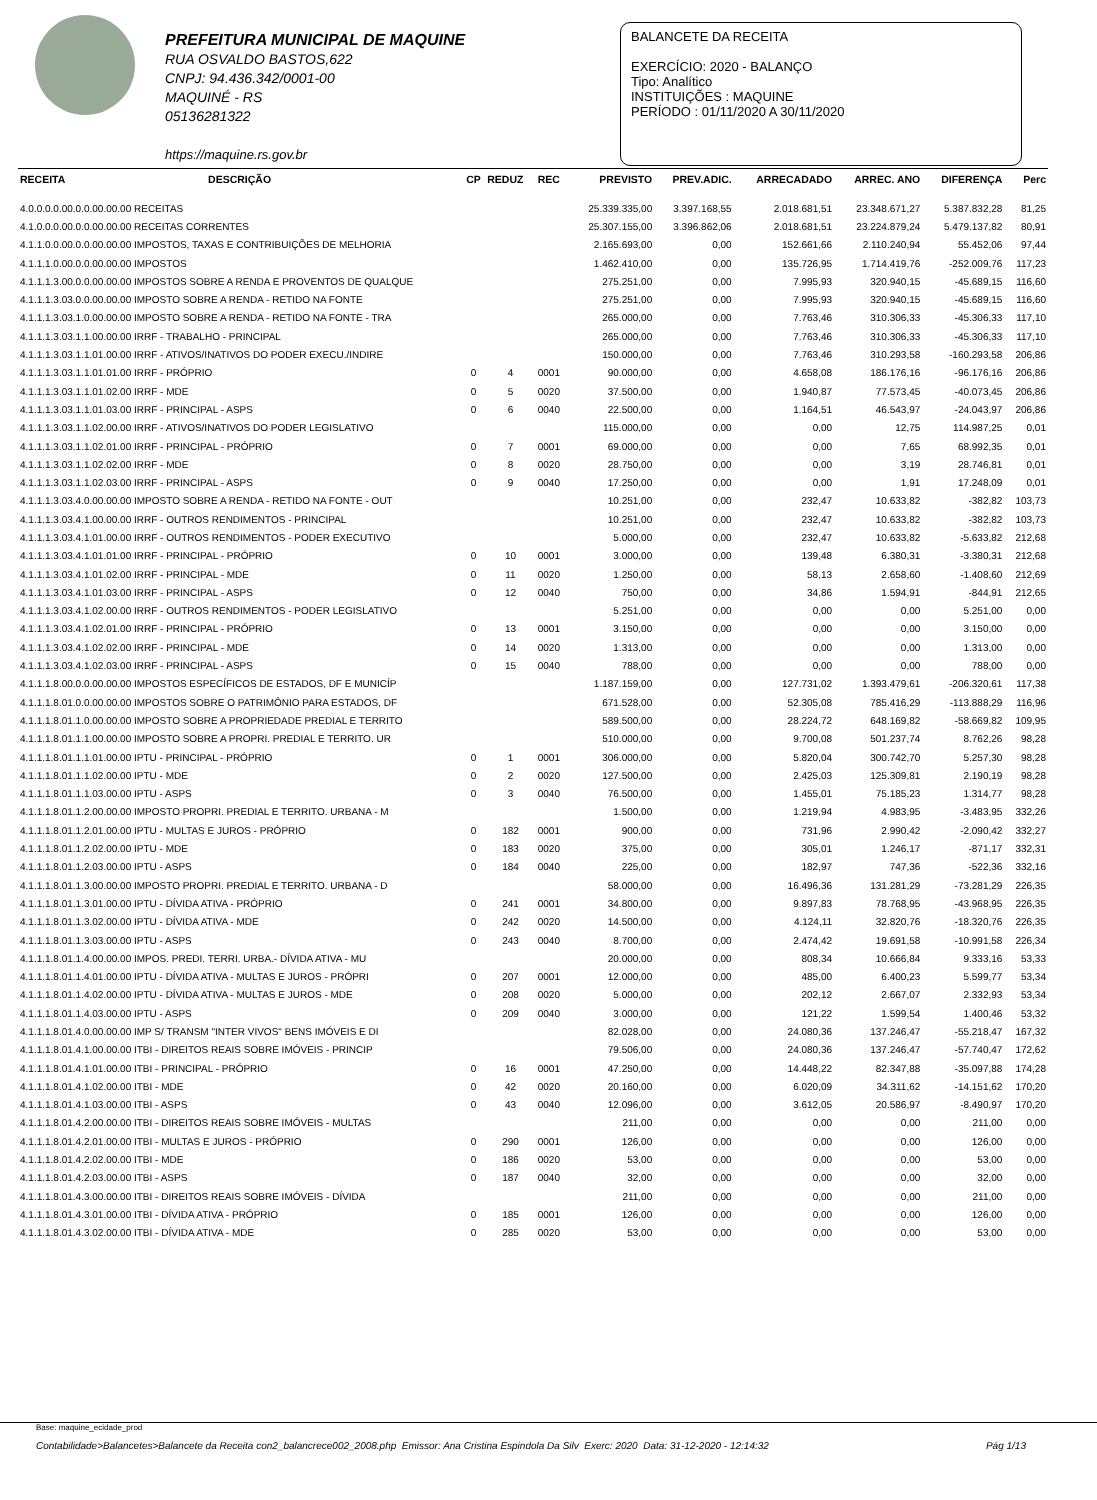PREFEITURA MUNICIPAL DE MAQUINE
RUA OSVALDO BASTOS,622
CNPJ: 94.436.342/0001-00
MAQUINÉ - RS
05136281322
https://maquine.rs.gov.br
BALANCETE DA RECEITA
EXERCÍCIO: 2020 - BALANÇO
Tipo: Analítico
INSTITUIÇÕES : MAQUINE
PERÍODO : 01/11/2020 A 30/11/2020
| RECEITA | DESCRIÇÃO | CP | REDUZ | REC | PREVISTO | PREV.ADIC. | ARRECADADO | ARREC. ANO | DIFERENÇA | Perc |
| --- | --- | --- | --- | --- | --- | --- | --- | --- | --- | --- |
| 4.0.0.0.0.00.0.0.00.00.00 RECEITAS | | | | | 25.339.335,00 | 3.397.168,55 | 2.018.681,51 | 23.348.671,27 | 5.387.832,28 | 81,25 |
| 4.1.0.0.0.00.0.0.00.00.00 RECEITAS CORRENTES | | | | | 25.307.155,00 | 3.396.862,06 | 2.018.681,51 | 23.224.879,24 | 5.479.137,82 | 80,91 |
| 4.1.1.0.0.00.0.0.00.00.00 IMPOSTOS, TAXAS E CONTRIBUIÇÕES DE MELHORIA | | | | | 2.165.693,00 | 0,00 | 152.661,66 | 2.110.240,94 | 55.452,06 | 97,44 |
| 4.1.1.1.0.00.0.0.00.00.00 IMPOSTOS | | | | | 1.462.410,00 | 0,00 | 135.726,95 | 1.714.419,76 | -252.009,76 | 117,23 |
| 4.1.1.1.3.00.0.0.00.00.00 IMPOSTOS SOBRE A RENDA E PROVENTOS DE QUALQUE | | | | | 275.251,00 | 0,00 | 7.995,93 | 320.940,15 | -45.689,15 | 116,60 |
| 4.1.1.1.3.03.0.0.00.00.00 IMPOSTO SOBRE A RENDA - RETIDO NA FONTE | | | | | 275.251,00 | 0,00 | 7.995,93 | 320.940,15 | -45.689,15 | 116,60 |
| 4.1.1.1.3.03.1.0.00.00.00 IMPOSTO SOBRE A RENDA - RETIDO NA FONTE - TRA | | | | | 265.000,00 | 0,00 | 7.763,46 | 310.306,33 | -45.306,33 | 117,10 |
| 4.1.1.1.3.03.1.1.00.00.00 IRRF - TRABALHO - PRINCIPAL | | | | | 265.000,00 | 0,00 | 7.763,46 | 310.306,33 | -45.306,33 | 117,10 |
| 4.1.1.1.3.03.1.1.01.00.00 IRRF - ATIVOS/INATIVOS DO PODER EXECU./INDIRE | | | | | 150.000,00 | 0,00 | 7.763,46 | 310.293,58 | -160.293,58 | 206,86 |
| 4.1.1.1.3.03.1.1.01.01.00 IRRF - PRÓPRIO | | 0 | 4 | 0001 | 90.000,00 | 0,00 | 4.658,08 | 186.176,16 | -96.176,16 | 206,86 |
| 4.1.1.1.3.03.1.1.01.02.00 IRRF - MDE | | 0 | 5 | 0020 | 37.500,00 | 0,00 | 1.940,87 | 77.573,45 | -40.073,45 | 206,86 |
| 4.1.1.1.3.03.1.1.01.03.00 IRRF - PRINCIPAL - ASPS | | 0 | 6 | 0040 | 22.500,00 | 0,00 | 1.164,51 | 46.543,97 | -24.043,97 | 206,86 |
| 4.1.1.1.3.03.1.1.02.00.00 IRRF - ATIVOS/INATIVOS DO PODER LEGISLATIVO | | | | | 115.000,00 | 0,00 | 0,00 | 12,75 | 114.987,25 | 0,01 |
| 4.1.1.1.3.03.1.1.02.01.00 IRRF - PRINCIPAL - PRÓPRIO | | 0 | 7 | 0001 | 69.000,00 | 0,00 | 0,00 | 7,65 | 68.992,35 | 0,01 |
| 4.1.1.1.3.03.1.1.02.02.00 IRRF - MDE | | 0 | 8 | 0020 | 28.750,00 | 0,00 | 0,00 | 3,19 | 28.746,81 | 0,01 |
| 4.1.1.1.3.03.1.1.02.03.00 IRRF - PRINCIPAL - ASPS | | 0 | 9 | 0040 | 17.250,00 | 0,00 | 0,00 | 1,91 | 17.248,09 | 0,01 |
| 4.1.1.1.3.03.4.0.00.00.00 IMPOSTO SOBRE A RENDA - RETIDO NA FONTE - OUT | | | | | 10.251,00 | 0,00 | 232,47 | 10.633,82 | -382,82 | 103,73 |
| 4.1.1.1.3.03.4.1.00.00.00 IRRF - OUTROS RENDIMENTOS - PRINCIPAL | | | | | 10.251,00 | 0,00 | 232,47 | 10.633,82 | -382,82 | 103,73 |
| 4.1.1.1.3.03.4.1.01.00.00 IRRF - OUTROS RENDIMENTOS - PODER EXECUTIVO | | | | | 5.000,00 | 0,00 | 232,47 | 10.633,82 | -5.633,82 | 212,68 |
| 4.1.1.1.3.03.4.1.01.01.00 IRRF - PRINCIPAL - PRÓPRIO | | 0 | 10 | 0001 | 3.000,00 | 0,00 | 139,48 | 6.380,31 | -3.380,31 | 212,68 |
| 4.1.1.1.3.03.4.1.01.02.00 IRRF - PRINCIPAL - MDE | | 0 | 11 | 0020 | 1.250,00 | 0,00 | 58,13 | 2.658,60 | -1.408,60 | 212,69 |
| 4.1.1.1.3.03.4.1.01.03.00 IRRF - PRINCIPAL - ASPS | | 0 | 12 | 0040 | 750,00 | 0,00 | 34,86 | 1.594,91 | -844,91 | 212,65 |
| 4.1.1.1.3.03.4.1.02.00.00 IRRF - OUTROS RENDIMENTOS - PODER LEGISLATIVO | | | | | 5.251,00 | 0,00 | 0,00 | 0,00 | 5.251,00 | 0,00 |
| 4.1.1.1.3.03.4.1.02.01.00 IRRF - PRINCIPAL - PRÓPRIO | | 0 | 13 | 0001 | 3.150,00 | 0,00 | 0,00 | 0,00 | 3.150,00 | 0,00 |
| 4.1.1.1.3.03.4.1.02.02.00 IRRF - PRINCIPAL - MDE | | 0 | 14 | 0020 | 1.313,00 | 0,00 | 0,00 | 0,00 | 1.313,00 | 0,00 |
| 4.1.1.1.3.03.4.1.02.03.00 IRRF - PRINCIPAL - ASPS | | 0 | 15 | 0040 | 788,00 | 0,00 | 0,00 | 0,00 | 788,00 | 0,00 |
| 4.1.1.1.8.00.0.0.00.00.00 IMPOSTOS ESPECÍFICOS DE ESTADOS, DF E MUNICÍP | | | | | 1.187.159,00 | 0,00 | 127.731,02 | 1.393.479,61 | -206.320,61 | 117,38 |
| 4.1.1.1.8.01.0.0.00.00.00 IMPOSTOS SOBRE O PATRIMÔNIO PARA ESTADOS, DF | | | | | 671.528,00 | 0,00 | 52.305,08 | 785.416,29 | -113.888,29 | 116,96 |
| 4.1.1.1.8.01.1.0.00.00.00 IMPOSTO SOBRE A PROPRIEDADE PREDIAL E TERRITO | | | | | 589.500,00 | 0,00 | 28.224,72 | 648.169,82 | -58.669,82 | 109,95 |
| 4.1.1.1.8.01.1.1.00.00.00 IMPOSTO SOBRE A PROPRI. PREDIAL E TERRITO. UR | | | | | 510.000,00 | 0,00 | 9.700,08 | 501.237,74 | 8.762,26 | 98,28 |
| 4.1.1.1.8.01.1.1.01.00.00 IPTU - PRINCIPAL - PRÓPRIO | | 0 | 1 | 0001 | 306.000,00 | 0,00 | 5.820,04 | 300.742,70 | 5.257,30 | 98,28 |
| 4.1.1.1.8.01.1.1.02.00.00 IPTU - MDE | | 0 | 2 | 0020 | 127.500,00 | 0,00 | 2.425,03 | 125.309,81 | 2.190,19 | 98,28 |
| 4.1.1.1.8.01.1.1.03.00.00 IPTU - ASPS | | 0 | 3 | 0040 | 76.500,00 | 0,00 | 1.455,01 | 75.185,23 | 1.314,77 | 98,28 |
| 4.1.1.1.8.01.1.2.00.00.00 IMPOSTO PROPRI. PREDIAL E TERRITO. URBANA - M | | | | | 1.500,00 | 0,00 | 1.219,94 | 4.983,95 | -3.483,95 | 332,26 |
| 4.1.1.1.8.01.1.2.01.00.00 IPTU - MULTAS E JUROS - PRÓPRIO | | 0 | 182 | 0001 | 900,00 | 0,00 | 731,96 | 2.990,42 | -2.090,42 | 332,27 |
| 4.1.1.1.8.01.1.2.02.00.00 IPTU - MDE | | 0 | 183 | 0020 | 375,00 | 0,00 | 305,01 | 1.246,17 | -871,17 | 332,31 |
| 4.1.1.1.8.01.1.2.03.00.00 IPTU - ASPS | | 0 | 184 | 0040 | 225,00 | 0,00 | 182,97 | 747,36 | -522,36 | 332,16 |
| 4.1.1.1.8.01.1.3.00.00.00 IMPOSTO PROPRI. PREDIAL E TERRITO. URBANA - D | | | | | 58.000,00 | 0,00 | 16.496,36 | 131.281,29 | -73.281,29 | 226,35 |
| 4.1.1.1.8.01.1.3.01.00.00 IPTU - DÍVIDA ATIVA - PRÓPRIO | | 0 | 241 | 0001 | 34.800,00 | 0,00 | 9.897,83 | 78.768,95 | -43.968,95 | 226,35 |
| 4.1.1.1.8.01.1.3.02.00.00 IPTU - DÍVIDA ATIVA - MDE | | 0 | 242 | 0020 | 14.500,00 | 0,00 | 4.124,11 | 32.820,76 | -18.320,76 | 226,35 |
| 4.1.1.1.8.01.1.3.03.00.00 IPTU - ASPS | | 0 | 243 | 0040 | 8.700,00 | 0,00 | 2.474,42 | 19.691,58 | -10.991,58 | 226,34 |
| 4.1.1.1.8.01.1.4.00.00.00 IMPOS. PREDI. TERRI. URBA.- DÍVIDA ATIVA - MU | | | | | 20.000,00 | 0,00 | 808,34 | 10.666,84 | 9.333,16 | 53,33 |
| 4.1.1.1.8.01.1.4.01.00.00 IPTU - DÍVIDA ATIVA - MULTAS E JUROS - PRÓPRI | | 0 | 207 | 0001 | 12.000,00 | 0,00 | 485,00 | 6.400,23 | 5.599,77 | 53,34 |
| 4.1.1.1.8.01.1.4.02.00.00 IPTU - DÍVIDA ATIVA - MULTAS E JUROS - MDE | | 0 | 208 | 0020 | 5.000,00 | 0,00 | 202,12 | 2.667,07 | 2.332,93 | 53,34 |
| 4.1.1.1.8.01.1.4.03.00.00 IPTU - ASPS | | 0 | 209 | 0040 | 3.000,00 | 0,00 | 121,22 | 1.599,54 | 1.400,46 | 53,32 |
| 4.1.1.1.8.01.4.0.00.00.00 IMP S/ TRANSM "INTER VIVOS" BENS IMÓVEIS E DI | | | | | 82.028,00 | 0,00 | 24.080,36 | 137.246,47 | -55.218,47 | 167,32 |
| 4.1.1.1.8.01.4.1.00.00.00 ITBI - DIREITOS REAIS SOBRE IMÓVEIS - PRINCIP | | | | | 79.506,00 | 0,00 | 24.080,36 | 137.246,47 | -57.740,47 | 172,62 |
| 4.1.1.1.8.01.4.1.01.00.00 ITBI - PRINCIPAL - PRÓPRIO | | 0 | 16 | 0001 | 47.250,00 | 0,00 | 14.448,22 | 82.347,88 | -35.097,88 | 174,28 |
| 4.1.1.1.8.01.4.1.02.00.00 ITBI - MDE | | 0 | 42 | 0020 | 20.160,00 | 0,00 | 6.020,09 | 34.311,62 | -14.151,62 | 170,20 |
| 4.1.1.1.8.01.4.1.03.00.00 ITBI - ASPS | | 0 | 43 | 0040 | 12.096,00 | 0,00 | 3.612,05 | 20.586,97 | -8.490,97 | 170,20 |
| 4.1.1.1.8.01.4.2.00.00.00 ITBI - DIREITOS REAIS SOBRE IMÓVEIS - MULTAS | | | | | 211,00 | 0,00 | 0,00 | 0,00 | 211,00 | 0,00 |
| 4.1.1.1.8.01.4.2.01.00.00 ITBI - MULTAS E JUROS - PRÓPRIO | | 0 | 290 | 0001 | 126,00 | 0,00 | 0,00 | 0,00 | 126,00 | 0,00 |
| 4.1.1.1.8.01.4.2.02.00.00 ITBI - MDE | | 0 | 186 | 0020 | 53,00 | 0,00 | 0,00 | 0,00 | 53,00 | 0,00 |
| 4.1.1.1.8.01.4.2.03.00.00 ITBI - ASPS | | 0 | 187 | 0040 | 32,00 | 0,00 | 0,00 | 0,00 | 32,00 | 0,00 |
| 4.1.1.1.8.01.4.3.00.00.00 ITBI - DIREITOS REAIS SOBRE IMÓVEIS - DÍVIDA | | | | | 211,00 | 0,00 | 0,00 | 0,00 | 211,00 | 0,00 |
| 4.1.1.1.8.01.4.3.01.00.00 ITBI - DÍVIDA ATIVA - PRÓPRIO | | 0 | 185 | 0001 | 126,00 | 0,00 | 0,00 | 0,00 | 126,00 | 0,00 |
| 4.1.1.1.8.01.4.3.02.00.00 ITBI - DÍVIDA ATIVA - MDE | | 0 | 285 | 0020 | 53,00 | 0,00 | 0,00 | 0,00 | 53,00 | 0,00 |
Base: maquine_ecidade_prod
Contabilidade>Balancetes>Balancete da Receita con2_balancrece002_2008.php Emissor: Ana Cristina Espindola Da Silv Exerc: 2020 Data: 31-12-2020 - 12:14:32 Pág 1/13